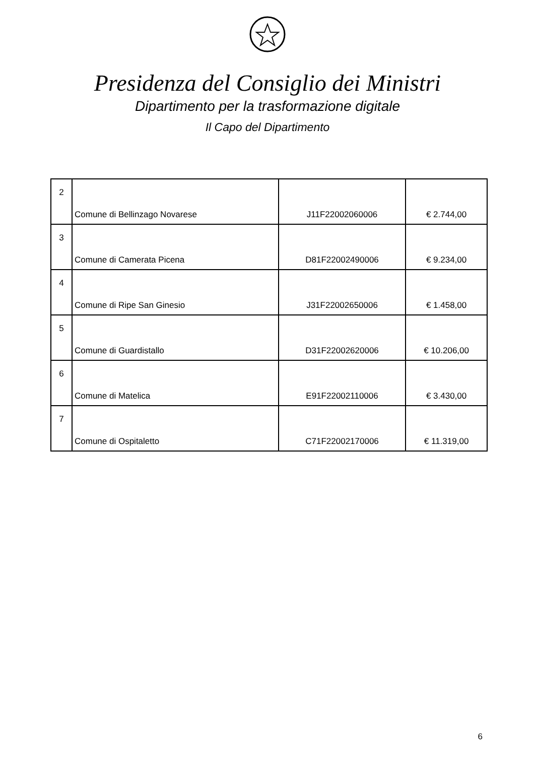Presidenza del Consiglio dei Ministri
Dipartimento per la trasformazione digitale
Il Capo del Dipartimento
| 2 | Comune di Bellinzago Novarese | J11F22002060006 | € 2.744,00 |
| 3 | Comune di Camerata Picena | D81F22002490006 | € 9.234,00 |
| 4 | Comune di Ripe San Ginesio | J31F22002650006 | € 1.458,00 |
| 5 | Comune di Guardistallo | D31F22002620006 | € 10.206,00 |
| 6 | Comune di Matelica | E91F22002110006 | € 3.430,00 |
| 7 | Comune di Ospitaletto | C71F22002170006 | € 11.319,00 |
6